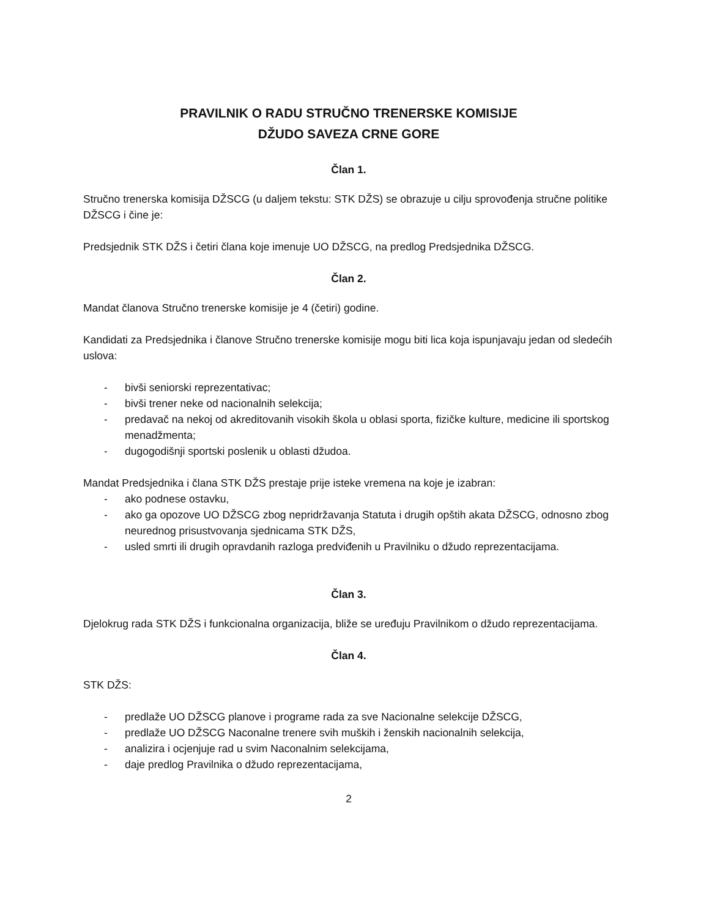PRAVILNIK O RADU STRUČNO TRENERSKE KOMISIJE
DŽUDO SAVEZA CRNE GORE
Član 1.
Stručno trenerska komisija DŽSCG (u daljem tekstu: STK DŽS) se obrazuje u cilju sprovođenja stručne politike DŽSCG i čine je:
Predsjednik STK DŽS i četiri člana koje imenuje UO DŽSCG, na predlog Predsjednika DŽSCG.
Član 2.
Mandat članova Stručno trenerske komisije je 4 (četiri) godine.
Kandidati za Predsjednika i članove Stručno trenerske komisije mogu biti lica koja ispunjavaju jedan od sledećih uslova:
- bivši seniorski reprezentativac;
- bivši trener neke od nacionalnih selekcija;
- predavač na nekoj od akreditovanih visokih škola u oblasi sporta, fizičke kulture, medicine ili sportskog menadžmenta;
- dugogodišnji sportski poslenik u oblasti džudoa.
Mandat Predsjednika i člana STK DŽS prestaje prije isteke vremena na koje je izabran:
- ako podnese ostavku,
- ako ga opozove UO DŽSCG zbog nepridržavanja Statuta i drugih opštih akata DŽSCG, odnosno zbog neurednog prisustvovanja sjednicama STK DŽS,
- usled smrti ili drugih opravdanih razloga predviđenih u Pravilniku o džudo reprezentacijama.
Član 3.
Djelokrug rada STK DŽS i funkcionalna organizacija, bliže se uređuju Pravilnikom o džudo reprezentacijama.
Član 4.
STK DŽS:
- predlaže UO DŽSCG planove i programe rada za sve Nacionalne selekcije DŽSCG,
- predlaže UO DŽSCG Naconalne trenere svih muških i ženskih nacionalnih selekcija,
- analizira i ocjenjuje rad u svim Naconalnim selekcijama,
- daje predlog Pravilnika o džudo reprezentacijama,
2